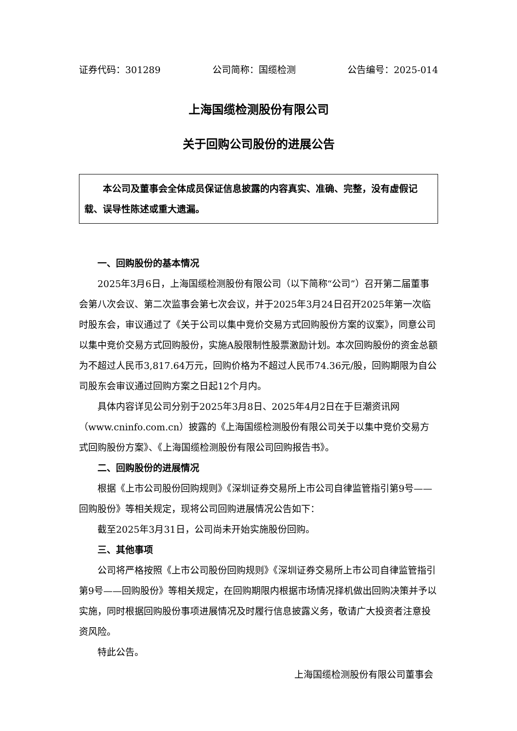证券代码：301289 公司简称：国缆检测 公告编号：2025-014
上海国缆检测股份有限公司
关于回购公司股份的进展公告
本公司及董事会全体成员保证信息披露的内容真实、准确、完整，没有虚假记载、误导性陈述或重大遗漏。
一、回购股份的基本情况
2025年3月6日，上海国缆检测股份有限公司（以下简称“公司”）召开第二届董事会第八次会议、第二次监事会第七次会议，并于2025年3月24日召开2025年第一次临时股东会，审议通过了《关于公司以集中竞价交易方式回购股份方案的议案》，同意公司以集中竞价交易方式回购股份，实施A股限制性股票激励计划。本次回购股份的资金总额为不超过人民币3,817.64万元，回购价格为不超过人民币74.36元/股，回购期限为自公司股东会审议通过回购方案之日起12个月内。
具体内容详见公司分别于2025年3月8日、2025年4月2日在于巨潮资讯网（www.cninfo.com.cn）披露的《上海国缆检测股份有限公司关于以集中竞价交易方式回购股份方案》、《上海国缆检测股份有限公司回购报告书》。
二、回购股份的进展情况
根据《上市公司股份回购规则》《深圳证券交易所上市公司自律监管指引第9号——回购股份》等相关规定，现将公司回购进展情况公告如下：
截至2025年3月31日，公司尚未开始实施股份回购。
三、其他事项
公司将严格按照《上市公司股份回购规则》《深圳证券交易所上市公司自律监管指引第9号——回购股份》等相关规定，在回购期限内根据市场情况择机做出回购决策并予以实施，同时根据回购股份事项进展情况及时履行信息披露义务，敬请广大投资者注意投资风险。
特此公告。
上海国缆检测股份有限公司董事会